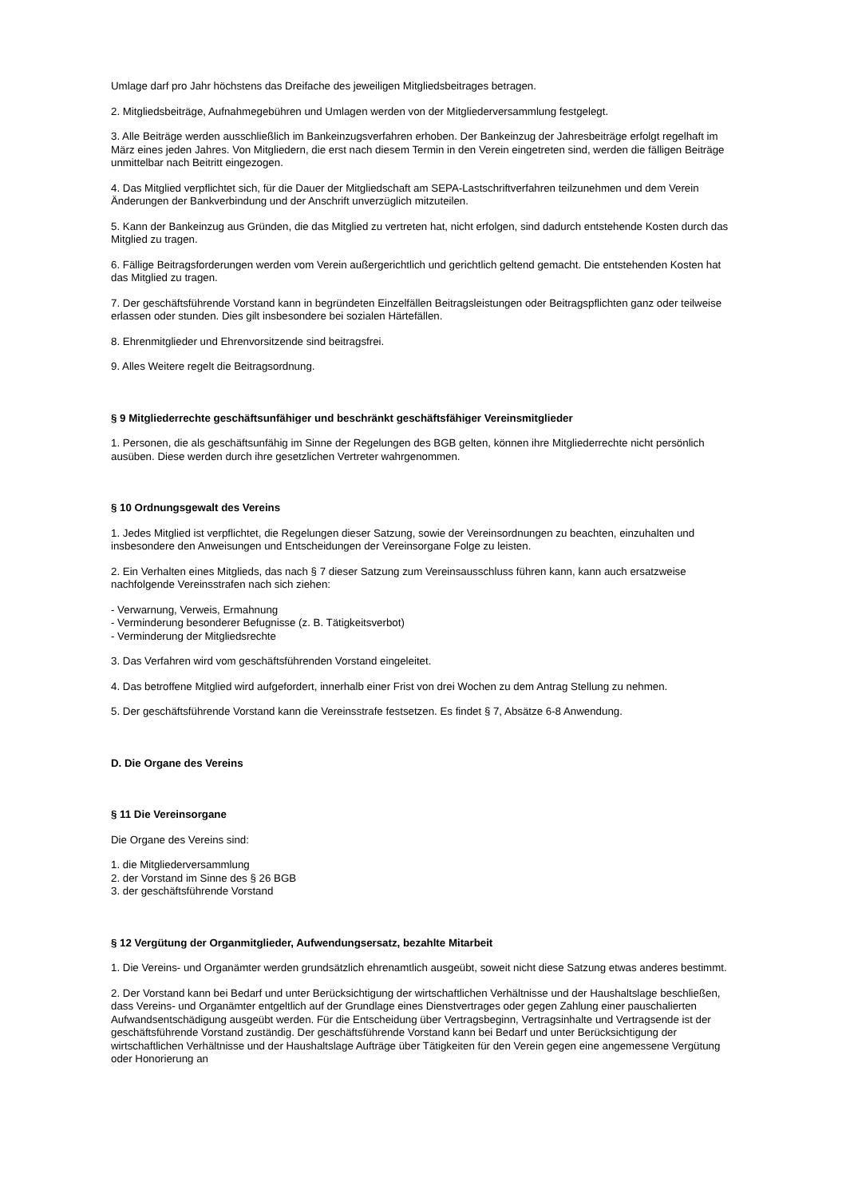Umlage darf pro Jahr höchstens das Dreifache des jeweiligen Mitgliedsbeitrages betragen.
2. Mitgliedsbeiträge, Aufnahmegebühren und Umlagen werden von der Mitgliederversammlung festgelegt.
3. Alle Beiträge werden ausschließlich im Bankeinzugsverfahren erhoben. Der Bankeinzug der Jahresbeiträge erfolgt regelhaft im März eines jeden Jahres. Von Mitgliedern, die erst nach diesem Termin in den Verein eingetreten sind, werden die fälligen Beiträge unmittelbar nach Beitritt eingezogen.
4. Das Mitglied verpflichtet sich, für die Dauer der Mitgliedschaft am SEPA-Lastschriftverfahren teilzunehmen und dem Verein Änderungen der Bankverbindung und der Anschrift unverzüglich mitzuteilen.
5. Kann der Bankeinzug aus Gründen, die das Mitglied zu vertreten hat, nicht erfolgen, sind dadurch entstehende Kosten durch das Mitglied zu tragen.
6. Fällige Beitragsforderungen werden vom Verein außergerichtlich und gerichtlich geltend gemacht. Die entstehenden Kosten hat das Mitglied zu tragen.
7. Der geschäftsführende Vorstand kann in begründeten Einzelfällen Beitragsleistungen oder Beitragspflichten ganz oder teilweise erlassen oder stunden. Dies gilt insbesondere bei sozialen Härtefällen.
8. Ehrenmitglieder und Ehrenvorsitzende sind beitragsfrei.
9. Alles Weitere regelt die Beitragsordnung.
§ 9 Mitgliederrechte geschäftsunfähiger und beschränkt geschäftsfähiger Vereinsmitglieder
1. Personen, die als geschäftsunfähig im Sinne der Regelungen des BGB gelten, können ihre Mitgliederrechte nicht persönlich ausüben. Diese werden durch ihre gesetzlichen Vertreter wahrgenommen.
§ 10 Ordnungsgewalt des Vereins
1. Jedes Mitglied ist verpflichtet, die Regelungen dieser Satzung, sowie der Vereinsordnungen zu beachten, einzuhalten und insbesondere den Anweisungen und Entscheidungen der Vereinsorgane Folge zu leisten.
2. Ein Verhalten eines Mitglieds, das nach § 7 dieser Satzung zum Vereinsausschluss führen kann, kann auch ersatzweise nachfolgende Vereinsstrafen nach sich ziehen:
- Verwarnung, Verweis, Ermahnung
- Verminderung besonderer Befugnisse (z. B. Tätigkeitsverbot)
- Verminderung der Mitgliedsrechte
3. Das Verfahren wird vom geschäftsführenden Vorstand eingeleitet.
4. Das betroffene Mitglied wird aufgefordert, innerhalb einer Frist von drei Wochen zu dem Antrag Stellung zu nehmen.
5. Der geschäftsführende Vorstand kann die Vereinsstrafe festsetzen. Es findet § 7, Absätze 6-8 Anwendung.
D. Die Organe des Vereins
§ 11 Die Vereinsorgane
Die Organe des Vereins sind:
1. die Mitgliederversammlung
2. der Vorstand im Sinne des § 26 BGB
3. der geschäftsführende Vorstand
§ 12 Vergütung der Organmitglieder, Aufwendungsersatz, bezahlte Mitarbeit
1. Die Vereins- und Organämter werden grundsätzlich ehrenamtlich ausgeübt, soweit nicht diese Satzung etwas anderes bestimmt.
2. Der Vorstand kann bei Bedarf und unter Berücksichtigung der wirtschaftlichen Verhältnisse und der Haushaltslage beschließen, dass Vereins- und Organämter entgeltlich auf der Grundlage eines Dienstvertrages oder gegen Zahlung einer pauschalierten Aufwandsentschädigung ausgeübt werden. Für die Entscheidung über Vertragsbeginn, Vertragsinhalte und Vertragsende ist der geschäftsführende Vorstand zuständig. Der geschäftsführende Vorstand kann bei Bedarf und unter Berücksichtigung der wirtschaftlichen Verhältnisse und der Haushaltslage Aufträge über Tätigkeiten für den Verein gegen eine angemessene Vergütung oder Honorierung an